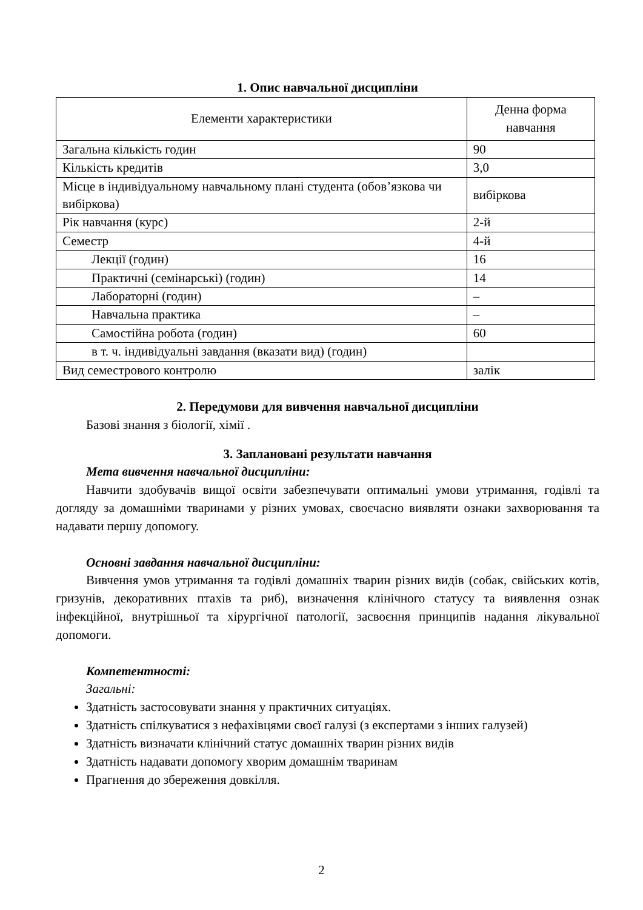1. Опис навчальної дисципліни
| Елементи характеристики | Денна форма навчання |
| Загальна кількість годин | 90 |
| Кількість кредитів | 3,0 |
| Місце в індивідуальному навчальному плані студента (обов’язкова чи вибіркова) | вибіркова |
| Рік навчання (курс) | 2-й |
| Семестр | 4-й |
| Лекції (годин) | 16 |
| Практичні (семінарські) (годин) | 14 |
| Лабораторні (годин) | – |
| Навчальна практика | – |
| Самостійна робота (годин) | 60 |
| в т. ч. індивідуальні завдання (вказати вид) (годин) | |
| Вид семестрового контролю | залік |
2. Передумови для вивчення навчальної дисципліни
Базові знання з біології, хімії .
3. Заплановані результати навчання
Мета вивчення навчальної дисципліни:
Навчити здобувачів вищої освіти забезпечувати оптимальні умови утримання, годівлі та догляду за домашніми тваринами у різних умовах, своєчасно виявляти ознаки захворювання та надавати першу допомогу.
Основні завдання навчальної дисципліни:
Вивчення умов утримання та годівлі домашніх тварин різних видів (собак, свійських котів, гризунів, декоративних птахів та риб), визначення клінічного статусу та виявлення ознак інфекційної, внутрішньої та хірургічної патології, засвоєння принципів надання лікувальної допомоги.
Компетентності:
Загальні:
Здатність застосовувати знання у практичних ситуаціях.
Здатність спілкуватися з нефахівцями своєї галузі (з експертами з інших галузей)
Здатність визначати клінічний статус домашніх тварин різних видів
Здатність надавати допомогу хворим домашнім тваринам
Прагнення до збереження довкілля.
2